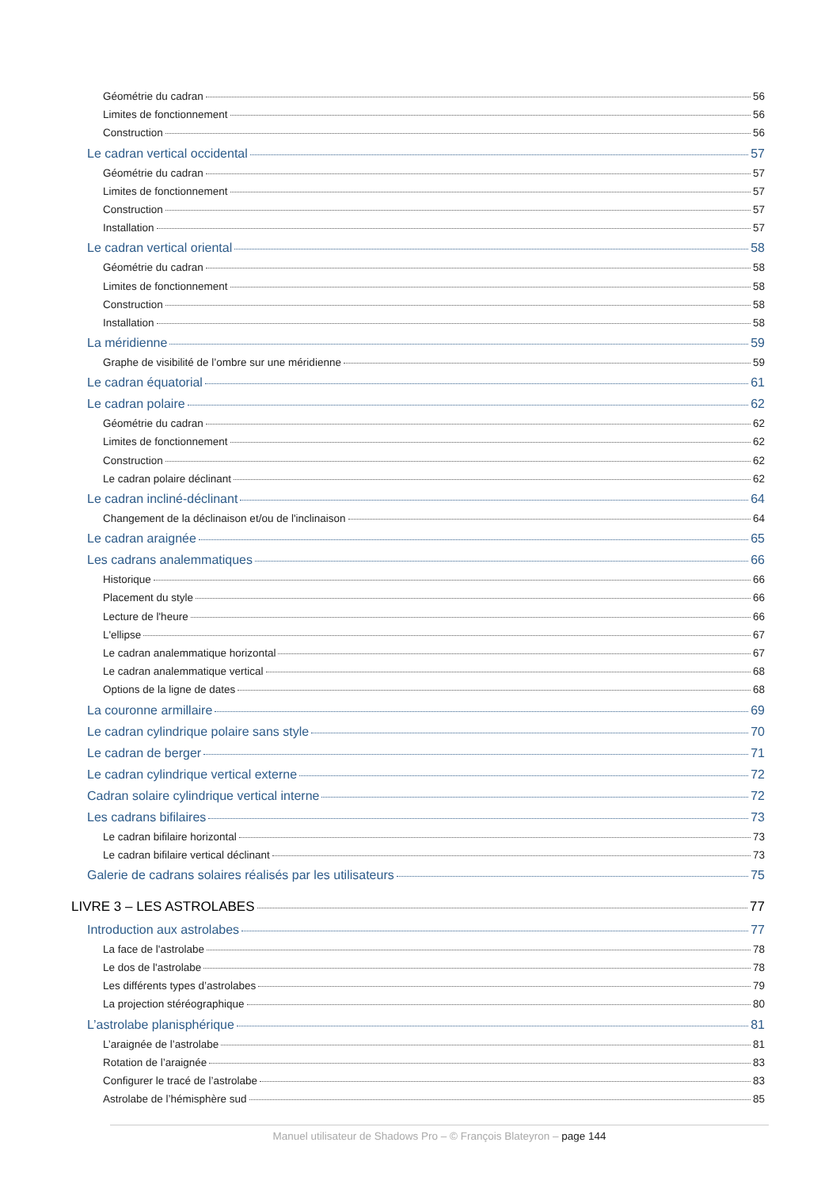Géométrie du cadran 56
Limites de fonctionnement 56
Construction 56
Le cadran vertical occidental 57
Géométrie du cadran 57
Limites de fonctionnement 57
Construction 57
Installation 57
Le cadran vertical oriental 58
Géométrie du cadran 58
Limites de fonctionnement 58
Construction 58
Installation 58
La méridienne 59
Graphe de visibilité de l’ombre sur une méridienne 59
Le cadran équatorial 61
Le cadran polaire 62
Géométrie du cadran 62
Limites de fonctionnement 62
Construction 62
Le cadran polaire déclinant 62
Le cadran incliné-déclinant 64
Changement de la déclinaison et/ou de l'inclinaison 64
Le cadran araignée 65
Les cadrans analemmatiques 66
Historique 66
Placement du style 66
Lecture de l'heure 66
L'ellipse 67
Le cadran analemmatique horizontal 67
Le cadran analemmatique vertical 68
Options de la ligne de dates 68
La couronne armillaire 69
Le cadran cylindrique polaire sans style 70
Le cadran de berger 71
Le cadran cylindrique vertical externe 72
Cadran solaire cylindrique vertical interne 72
Les cadrans bifilaires 73
Le cadran bifilaire horizontal 73
Le cadran bifilaire vertical déclinant 73
Galerie de cadrans solaires réalisés par les utilisateurs 75
LIVRE 3 – LES ASTROLABES 77
Introduction aux astrolabes 77
La face de l'astrolabe 78
Le dos de l'astrolabe 78
Les différents types d’astrolabes 79
La projection stéréographique 80
L’astrolabe planisphérique 81
L’araignée de l’astrolabe 81
Rotation de l’araignée 83
Configurer le tracé de l’astrolabe 83
Astrolabe de l’hémisphère sud 85
Manuel utilisateur de Shadows Pro – © François Blateyron – page 144